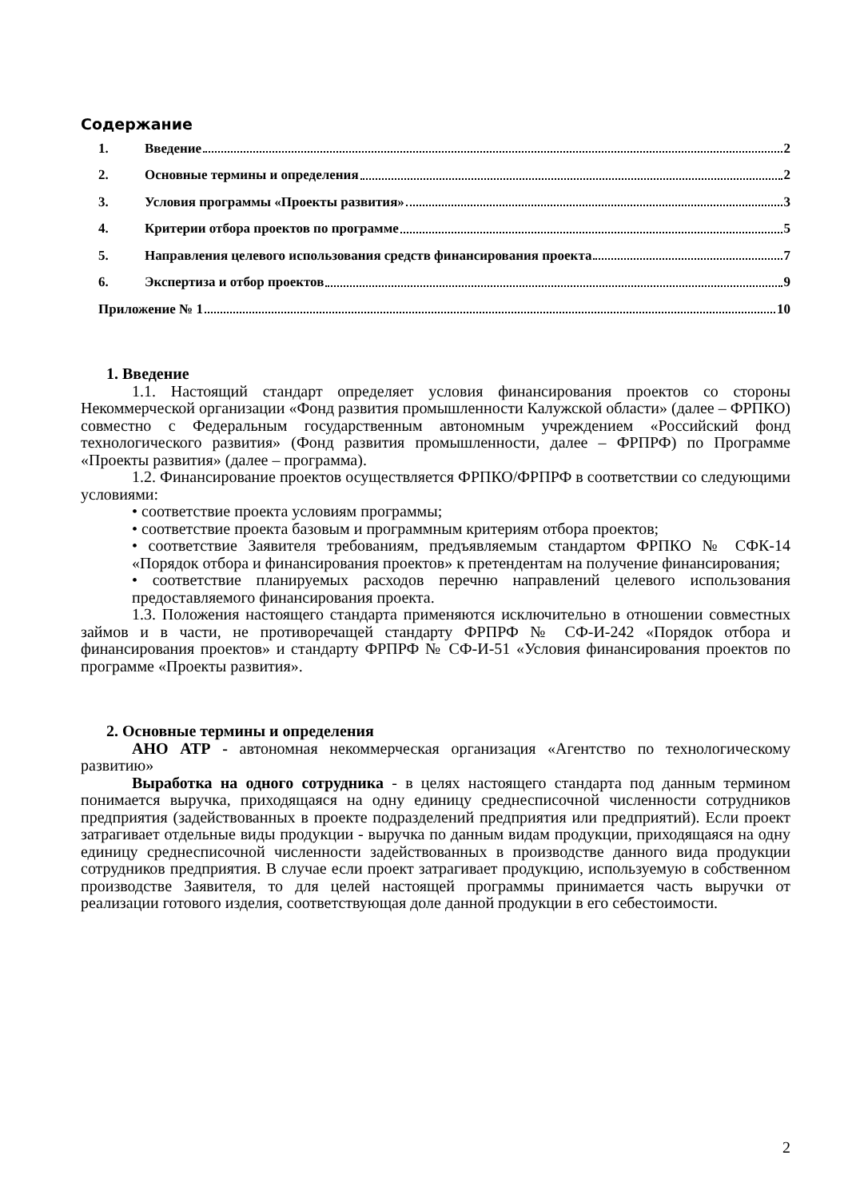Содержание
1. Введение 2
2. Основные термины и определения 2
3. Условия программы «Проекты развития» 3
4. Критерии отбора проектов по программе 5
5. Направления целевого использования средств финансирования проекта 7
6. Экспертиза и отбор проектов 9
Приложение № 1 10
1. Введение
1.1. Настоящий стандарт определяет условия финансирования проектов со стороны Некоммерческой организации «Фонд развития промышленности Калужской области» (далее – ФРПКО) совместно с Федеральным государственным автономным учреждением «Российский фонд технологического развития» (Фонд развития промышленности, далее – ФРПРФ) по Программе «Проекты развития» (далее – программа).
1.2. Финансирование проектов осуществляется ФРПКО/ФРПРФ в соответствии со следующими условиями:
• соответствие проекта условиям программы;
• соответствие проекта базовым и программным критериям отбора проектов;
• соответствие Заявителя требованиям, предъявляемым стандартом ФРПКО № СФК-14 «Порядок отбора и финансирования проектов» к претендентам на получение финансирования;
• соответствие планируемых расходов перечню направлений целевого использования предоставляемого финансирования проекта.
1.3. Положения настоящего стандарта применяются исключительно в отношении совместных займов и в части, не противоречащей стандарту ФРПРФ № СФ-И-242 «Порядок отбора и финансирования проектов» и стандарту ФРПРФ № СФ-И-51 «Условия финансирования проектов по программе «Проекты развития».
2. Основные термины и определения
АНО АТР - автономная некоммерческая организация «Агентство по технологическому развитию»
Выработка на одного сотрудника - в целях настоящего стандарта под данным термином понимается выручка, приходящаяся на одну единицу среднесписочной численности сотрудников предприятия (задействованных в проекте подразделений предприятия или предприятий). Если проект затрагивает отдельные виды продукции - выручка по данным видам продукции, приходящаяся на одну единицу среднесписочной численности задействованных в производстве данного вида продукции сотрудников предприятия. В случае если проект затрагивает продукцию, используемую в собственном производстве Заявителя, то для целей настоящей программы принимается часть выручки от реализации готового изделия, соответствующая доле данной продукции в его себестоимости.
2